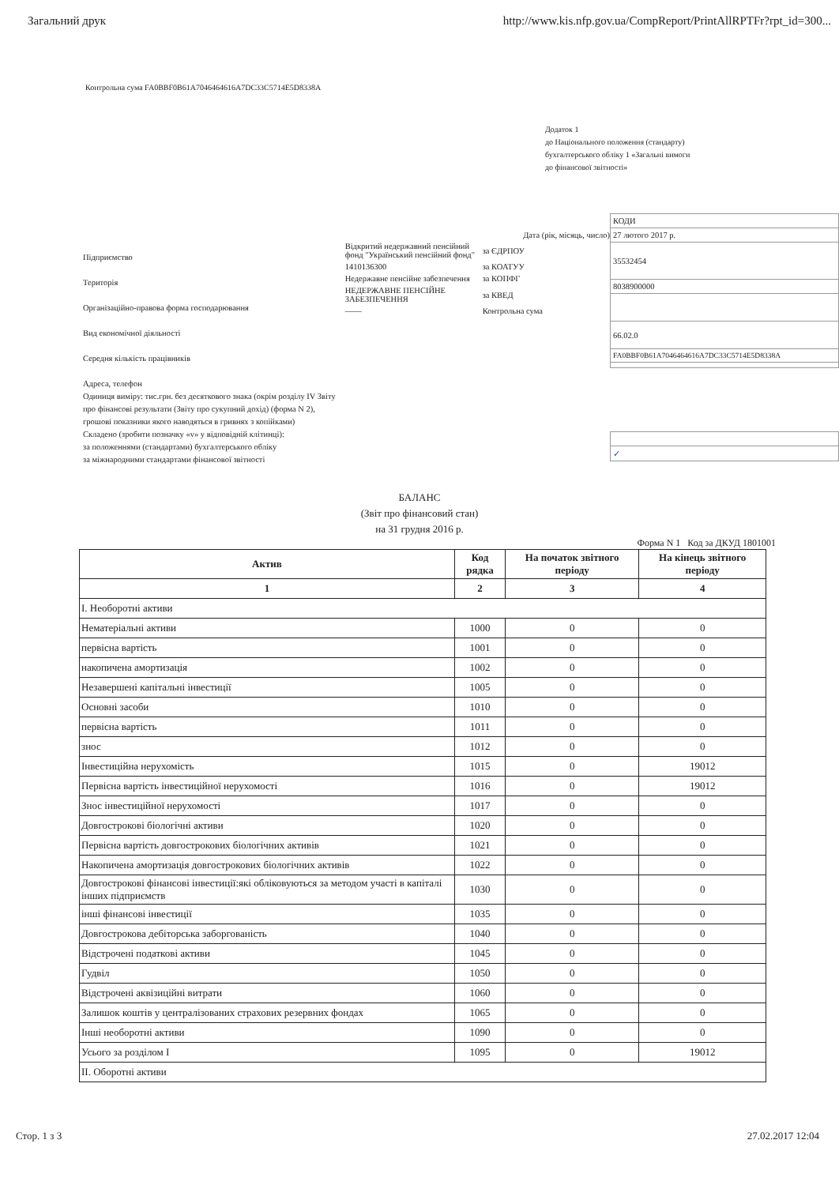Загальний друк http://www.kis.nfp.gov.ua/CompReport/PrintAllRPTFr?rpt_id=300...
Контрольна сума FA0BBF0B61A7046464616A7DC33C5714E5D8338A
Додаток 1
до Національного положення (стандарту)
бухгалтерського обліку 1 «Загальні вимоги
до фінансової звітності»
Підприємство
Територія
Організаційно-правова форма господарювання
Вид економічної діяльності
Середня кількість працівників
Адреса, телефон
Одиниця виміру: тис.грн. без десяткового знака (окрім розділу IV Звіту про фінансові результати (Звіту про сукупний дохід) (форма N 2), грошові показники якого наводяться в гривнях з копійками)
Складено (зробити позначку «v» у відповідній клітинці):
за положеннями (стандартами) бухгалтерського обліку
за міжнародними стандартами фінансової звітності
Дата (рік, місяць, число)
| Відкритий недержавний пенсійний фонд "Український пенсійний фонд" | за ЄДРПОУ |
| 1410136300 | за КОАТУУ |
| Недержавне пенсійне забезпечення | за КОПФГ |
| НЕДЕРЖАВНЕ ПЕНСІЙНЕ ЗАБЕЗПЕЧЕННЯ | за КВЕД |
| —— | Контрольна сума |
| КОДИ |
| 27 лютого 2017 р. |
| 35532454 |
| 8038900000 |
| 66.02.0 |
| FA0BBF0B61A7046464616A7DC33C5714E5D8338A |
| ✓ |
БАЛАНС
(Звіт про фінансовий стан)
на 31 грудня 2016 р.
Форма N 1 Код за ДКУД 1801001
| Актив | Код рядка | На початок звітного періоду | На кінець звітного періоду |
| --- | --- | --- | --- |
| 1 | 2 | 3 | 4 |
| I. Необоротні активи | | | |
| Нематеріальні активи | 1000 | 0 | 0 |
| первісна вартість | 1001 | 0 | 0 |
| накопичена амортизація | 1002 | 0 | 0 |
| Незавершені капітальні інвестиції | 1005 | 0 | 0 |
| Основні засоби | 1010 | 0 | 0 |
| первісна вартість | 1011 | 0 | 0 |
| знос | 1012 | 0 | 0 |
| Інвестиційна нерухомість | 1015 | 0 | 19012 |
| Первісна вартість інвестиційної нерухомості | 1016 | 0 | 19012 |
| Знос інвестиційної нерухомості | 1017 | 0 | 0 |
| Довгострокові біологічні активи | 1020 | 0 | 0 |
| Первісна вартість довгострокових біологічних активів | 1021 | 0 | 0 |
| Накопичена амортизація довгострокових біологічних активів | 1022 | 0 | 0 |
| Довгострокові фінансові інвестиції:які обліковуються за методом участі в капіталі інших підприємств | 1030 | 0 | 0 |
| інші фінансові інвестиції | 1035 | 0 | 0 |
| Довгострокова дебіторська заборгованість | 1040 | 0 | 0 |
| Відстрочені податкові активи | 1045 | 0 | 0 |
| Гудвіл | 1050 | 0 | 0 |
| Відстрочені аквізиційні витрати | 1060 | 0 | 0 |
| Залишок коштів у централізованих страхових резервних фондах | 1065 | 0 | 0 |
| Інші необоротні активи | 1090 | 0 | 0 |
| Усього за розділом I | 1095 | 0 | 19012 |
| II. Оборотні активи | | | |
Стор. 1 з 3 27.02.2017 12:04